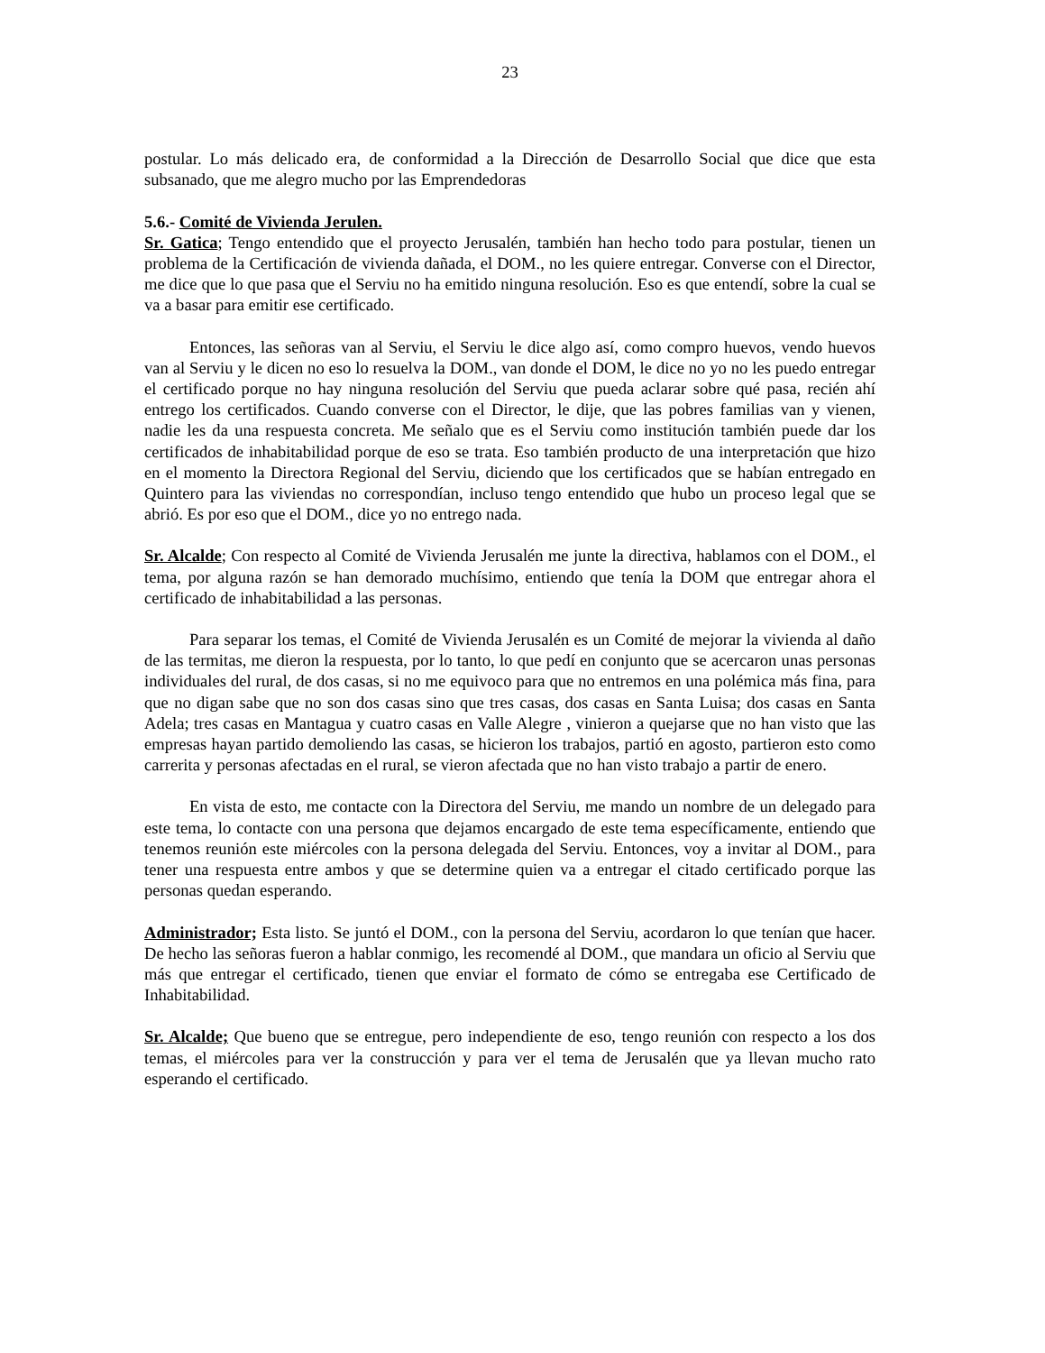23
postular. Lo más delicado era, de conformidad a la Dirección de Desarrollo Social que dice que esta subsanado, que me alegro mucho por las Emprendedoras
5.6.- Comité de Vivienda Jerulen.
Sr. Gatica; Tengo entendido que el proyecto Jerusalén, también han hecho todo para postular, tienen un problema de la Certificación de vivienda dañada, el DOM., no les quiere entregar. Converse con el Director, me dice que lo que pasa que el Serviu no ha emitido ninguna resolución. Eso es que entendí, sobre la cual se va a basar para emitir ese certificado.
Entonces, las señoras van al Serviu, el Serviu le dice algo así, como compro huevos, vendo huevos van al Serviu y le dicen no eso lo resuelva la DOM., van donde el DOM, le dice no yo no les puedo entregar el certificado porque no hay ninguna resolución del Serviu que pueda aclarar sobre qué pasa, recién ahí entrego los certificados. Cuando converse con el Director, le dije, que las pobres familias van y vienen, nadie les da una respuesta concreta. Me señalo que es el Serviu como institución también puede dar los certificados de inhabitabilidad porque de eso se trata. Eso también producto de una interpretación que hizo en el momento la Directora Regional del Serviu, diciendo que los certificados que se habían entregado en Quintero para las viviendas no correspondían, incluso tengo entendido que hubo un proceso legal que se abrió. Es por eso que el DOM., dice yo no entrego nada.
Sr. Alcalde; Con respecto al Comité de Vivienda Jerusalén me junte la directiva, hablamos con el DOM., el tema, por alguna razón se han demorado muchísimo, entiendo que tenía la DOM que entregar ahora el certificado de inhabitabilidad a las personas.
Para separar los temas, el Comité de Vivienda Jerusalén es un Comité de mejorar la vivienda al daño de las termitas, me dieron la respuesta, por lo tanto, lo que pedí en conjunto que se acercaron unas personas individuales del rural, de dos casas, si no me equivoco para que no entremos en una polémica más fina, para que no digan sabe que no son dos casas sino que tres casas, dos casas en Santa Luisa; dos casas en Santa Adela; tres casas en Mantagua y cuatro casas en Valle Alegre , vinieron a quejarse que no han visto que las empresas hayan partido demoliendo las casas, se hicieron los trabajos, partió en agosto, partieron esto como carrerita y personas afectadas en el rural, se vieron afectada que no han visto trabajo a partir de enero.
En vista de esto, me contacte con la Directora del Serviu, me mando un nombre de un delegado para este tema, lo contacte con una persona que dejamos encargado de este tema específicamente, entiendo que tenemos reunión este miércoles con la persona delegada del Serviu. Entonces, voy a invitar al DOM., para tener una respuesta entre ambos y que se determine quien va a entregar el citado certificado porque las personas quedan esperando.
Administrador; Esta listo. Se juntó el DOM., con la persona del Serviu, acordaron lo que tenían que hacer. De hecho las señoras fueron a hablar conmigo, les recomendé al DOM., que mandara un oficio al Serviu que más que entregar el certificado, tienen que enviar el formato de cómo se entregaba ese Certificado de Inhabitabilidad.
Sr. Alcalde; Que bueno que se entregue, pero independiente de eso, tengo reunión con respecto a los dos temas, el miércoles para ver la construcción y para ver el tema de Jerusalén que ya llevan mucho rato esperando el certificado.